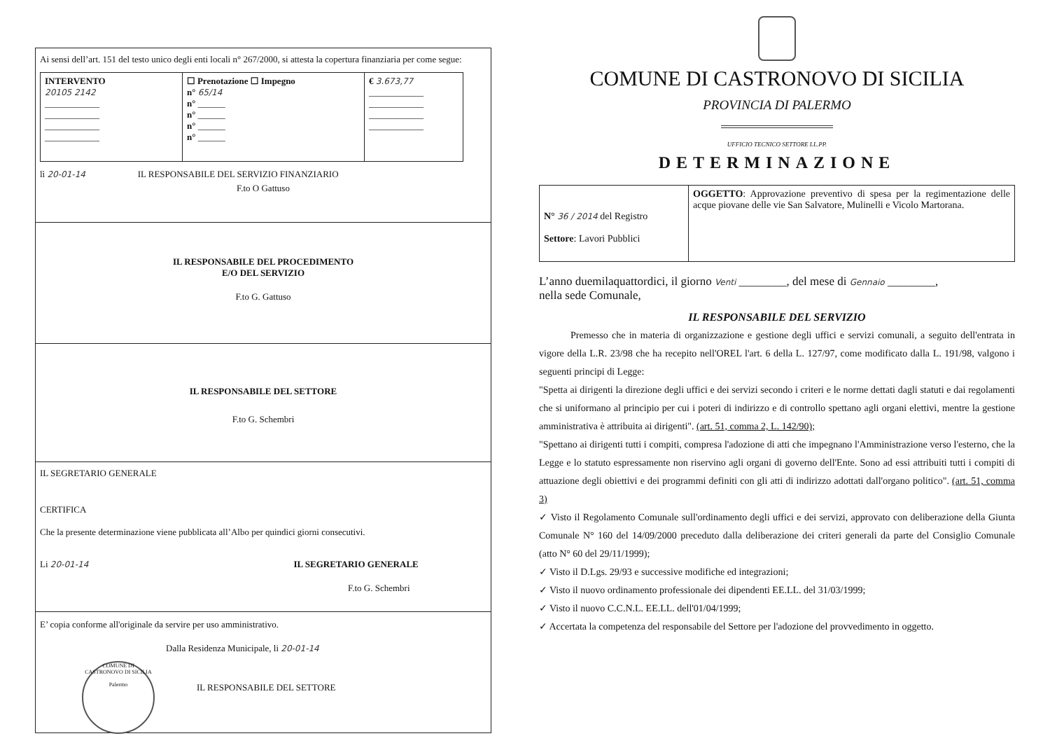Ai sensi dell’art. 151 del testo unico degli enti locali n° 267/2000, si attesta la copertura finanziaria per come segue:
| INTERVENTO 20105 2142 ____________ ____________ ____________ ____________ | ☐ Prenotazione ☐ Impegno n° 65/14 n° ______ n° ______ n° ______ n° ______ | € 3.673,77 ____________ ____________ ____________ ____________ |
lì 20-01-14 IL RESPONSABILE DEL SERVIZIO FINANZIARIO
F.to O Gattuso
IL RESPONSABILE DEL PROCEDIMENTO
E/O DEL SERVIZIO
F.to G. Gattuso
IL RESPONSABILE DEL SETTORE
F.to G. Schembri
IL SEGRETARIO GENERALE
CERTIFICA
Che la presente determinazione viene pubblicata all’Albo per quindici giorni consecutivi.
Li 20-01-14 IL SEGRETARIO GENERALE
F.to G. Schembri
E’ copia conforme all'originale da servire per uso amministrativo.
Dalla Residenza Municipale, li 20-01-14
COMUNE DI CASTRONOVO DI SICILIA
Palermo
IL RESPONSABILE DEL SETTORE
COMUNE DI CASTRONOVO DI SICILIA
PROVINCIA DI PALERMO
UFFICIO TECNICO SETTORE LL.PP.
DETERMINAZIONE
| N° 36 / 2014 del Registro Settore : Lavori Pubblici | OGGETTO : Approvazione preventivo di spesa per la regimentazione delle acque piovane delle vie San Salvatore, Mulinelli e Vicolo Martorana. |
L’anno duemilaquattordici, il giorno Venti ________, del mese di Gennaio ________,
nella sede Comunale,
IL RESPONSABILE DEL SERVIZIO
Premesso che in materia di organizzazione e gestione degli uffici e servizi comunali, a seguito dell'entrata in vigore della L.R. 23/98 che ha recepito nell'OREL l'art. 6 della L. 127/97, come modificato dalla L. 191/98, valgono i seguenti principi di Legge:
"Spetta ai dirigenti la direzione degli uffici e dei servizi secondo i criteri e le norme dettati dagli statuti e dai regolamenti che si uniformano al principio per cui i poteri di indirizzo e di controllo spettano agli organi elettivi, mentre la gestione amministrativa è attribuita ai dirigenti". (art. 51, comma 2, L. 142/90);
"Spettano ai dirigenti tutti i compiti, compresa l'adozione di atti che impegnano l'Amministrazione verso l'esterno, che la Legge e lo statuto espressamente non riservino agli organi di governo dell'Ente. Sono ad essi attribuiti tutti i compiti di attuazione degli obiettivi e dei programmi definiti con gli atti di indirizzo adottati dall'organo politico". (art. 51, comma 3)
✓ Visto il Regolamento Comunale sull'ordinamento degli uffici e dei servizi, approvato con deliberazione della Giunta Comunale N° 160 del 14/09/2000 preceduto dalla deliberazione dei criteri generali da parte del Consiglio Comunale (atto N° 60 del 29/11/1999);
✓ Visto il D.Lgs. 29/93 e successive modifiche ed integrazioni;
✓ Visto il nuovo ordinamento professionale dei dipendenti EE.LL. del 31/03/1999;
✓ Visto il nuovo C.C.N.L. EE.LL. dell'01/04/1999;
✓ Accertata la competenza del responsabile del Settore per l'adozione del provvedimento in oggetto.